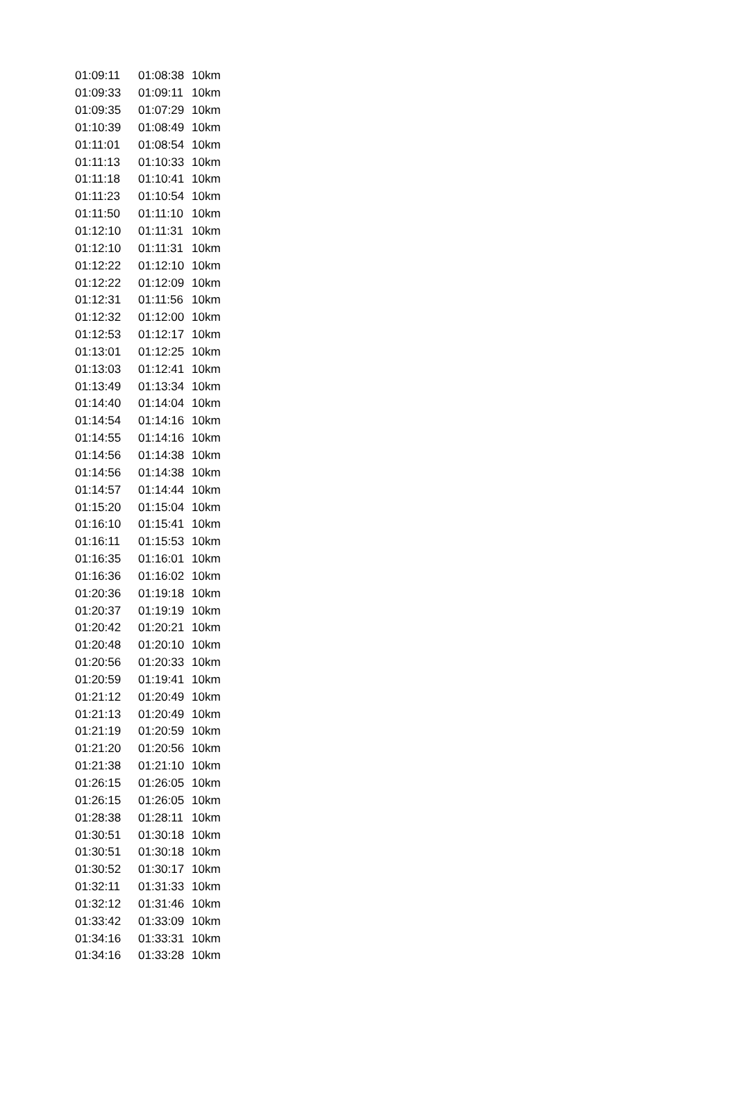| 01:09:11 | 01:08:38 | 10km |
| 01:09:33 | 01:09:11 | 10km |
| 01:09:35 | 01:07:29 | 10km |
| 01:10:39 | 01:08:49 | 10km |
| 01:11:01 | 01:08:54 | 10km |
| 01:11:13 | 01:10:33 | 10km |
| 01:11:18 | 01:10:41 | 10km |
| 01:11:23 | 01:10:54 | 10km |
| 01:11:50 | 01:11:10 | 10km |
| 01:12:10 | 01:11:31 | 10km |
| 01:12:10 | 01:11:31 | 10km |
| 01:12:22 | 01:12:10 | 10km |
| 01:12:22 | 01:12:09 | 10km |
| 01:12:31 | 01:11:56 | 10km |
| 01:12:32 | 01:12:00 | 10km |
| 01:12:53 | 01:12:17 | 10km |
| 01:13:01 | 01:12:25 | 10km |
| 01:13:03 | 01:12:41 | 10km |
| 01:13:49 | 01:13:34 | 10km |
| 01:14:40 | 01:14:04 | 10km |
| 01:14:54 | 01:14:16 | 10km |
| 01:14:55 | 01:14:16 | 10km |
| 01:14:56 | 01:14:38 | 10km |
| 01:14:56 | 01:14:38 | 10km |
| 01:14:57 | 01:14:44 | 10km |
| 01:15:20 | 01:15:04 | 10km |
| 01:16:10 | 01:15:41 | 10km |
| 01:16:11 | 01:15:53 | 10km |
| 01:16:35 | 01:16:01 | 10km |
| 01:16:36 | 01:16:02 | 10km |
| 01:20:36 | 01:19:18 | 10km |
| 01:20:37 | 01:19:19 | 10km |
| 01:20:42 | 01:20:21 | 10km |
| 01:20:48 | 01:20:10 | 10km |
| 01:20:56 | 01:20:33 | 10km |
| 01:20:59 | 01:19:41 | 10km |
| 01:21:12 | 01:20:49 | 10km |
| 01:21:13 | 01:20:49 | 10km |
| 01:21:19 | 01:20:59 | 10km |
| 01:21:20 | 01:20:56 | 10km |
| 01:21:38 | 01:21:10 | 10km |
| 01:26:15 | 01:26:05 | 10km |
| 01:26:15 | 01:26:05 | 10km |
| 01:28:38 | 01:28:11 | 10km |
| 01:30:51 | 01:30:18 | 10km |
| 01:30:51 | 01:30:18 | 10km |
| 01:30:52 | 01:30:17 | 10km |
| 01:32:11 | 01:31:33 | 10km |
| 01:32:12 | 01:31:46 | 10km |
| 01:33:42 | 01:33:09 | 10km |
| 01:34:16 | 01:33:31 | 10km |
| 01:34:16 | 01:33:28 | 10km |